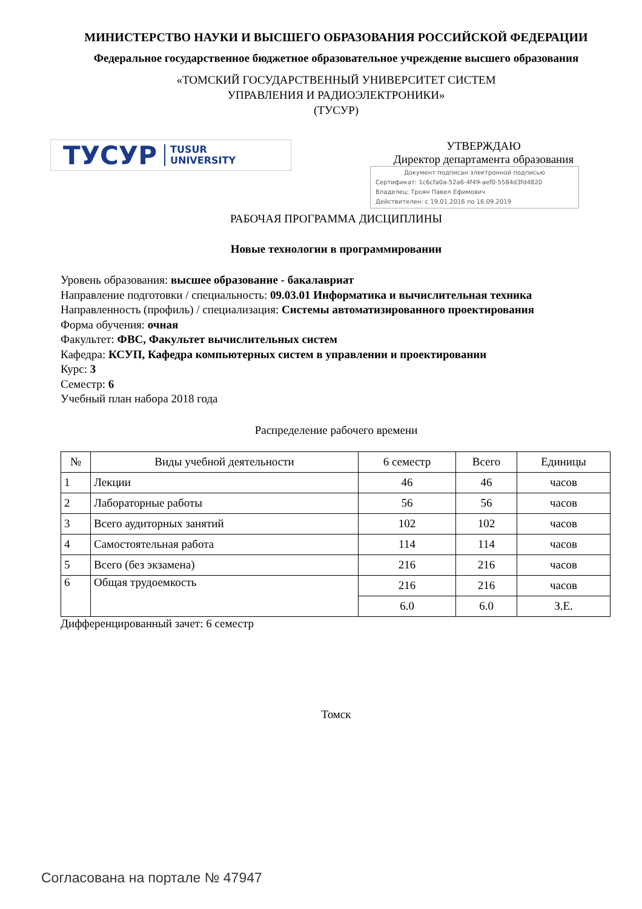МИНИСТЕРСТВО НАУКИ И ВЫСШЕГО ОБРАЗОВАНИЯ РОССИЙСКОЙ ФЕДЕРАЦИИ
Федеральное государственное бюджетное образовательное учреждение высшего образования
«ТОМСКИЙ ГОСУДАРСТВЕННЫЙ УНИВЕРСИТЕТ СИСТЕМ
УПРАВЛЕНИЯ И РАДИОЭЛЕКТРОНИКИ»
(ТУСУР)
ТУСУР TUSUR
UNIVERSITY
УТВЕРЖДАЮ
Директор департамента образования
Документ подписан электронной подписью
Сертификат: 1c6cfa0a-52a6-4f49-aef0-5584d3fd4820
Владелец: Троян Павел Ефимович
Действителен: с 19.01.2016 по 16.09.2019
РАБОЧАЯ ПРОГРАММА ДИСЦИПЛИНЫ
Новые технологии в программировании
Уровень образования: высшее образование - бакалавриат
Направление подготовки / специальность: 09.03.01 Информатика и вычислительная техника
Направленность (профиль) / специализация: Системы автоматизированного проектирования
Форма обучения: очная
Факультет: ФВС, Факультет вычислительных систем
Кафедра: КСУП, Кафедра компьютерных систем в управлении и проектировании
Курс: 3
Семестр: 6
Учебный план набора 2018 года
Распределение рабочего времени
| № | Виды учебной деятельности | 6 семестр | Всего | Единицы |
| --- | --- | --- | --- | --- |
| 1 | Лекции | 46 | 46 | часов |
| 2 | Лабораторные работы | 56 | 56 | часов |
| 3 | Всего аудиторных занятий | 102 | 102 | часов |
| 4 | Самостоятельная работа | 114 | 114 | часов |
| 5 | Всего (без экзамена) | 216 | 216 | часов |
| 6 | Общая трудоемкость | 216 | 216 | часов |
| | | 6.0 | 6.0 | З.Е. |
Дифференцированный зачет: 6 семестр
Томск
Согласована на портале № 47947